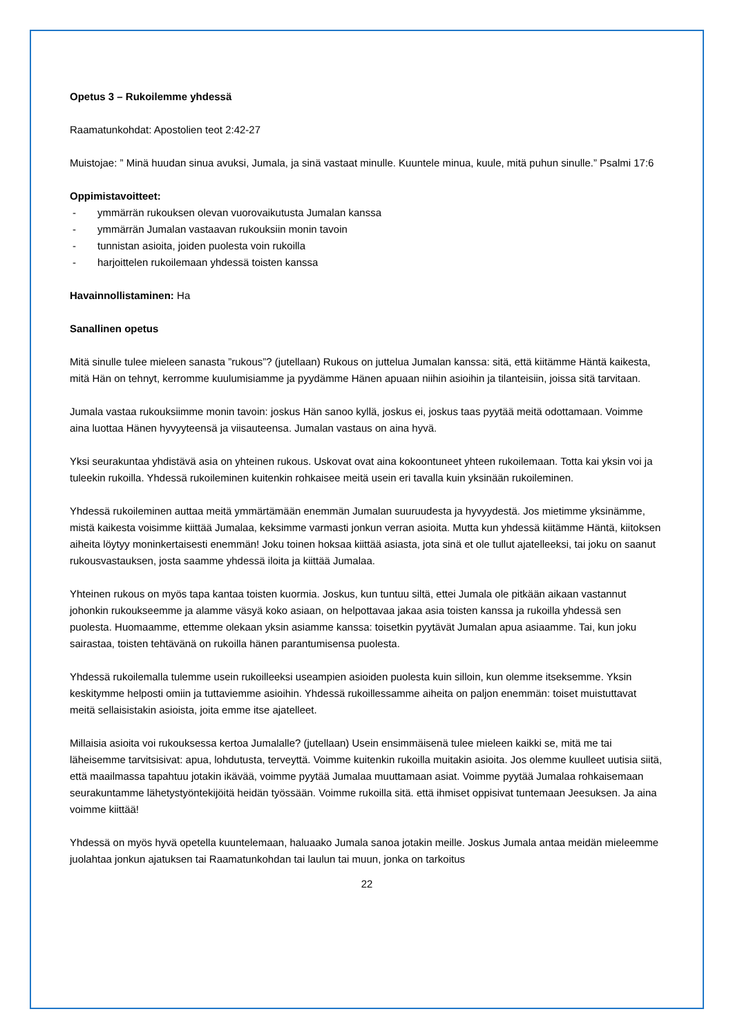Opetus 3 – Rukoilemme yhdessä
Raamatunkohdat: Apostolien teot 2:42-27
Muistojae: ” Minä huudan sinua avuksi, Jumala, ja sinä vastaat minulle. Kuuntele minua, kuule, mitä puhun sinulle.” Psalmi 17:6
Oppimistavoitteet:
- ymmärrän rukouksen olevan vuorovaikutusta Jumalan kanssa
- ymmärrän Jumalan vastaavan rukouksiin monin tavoin
- tunnistan asioita, joiden puolesta voin rukoilla
- harjoittelen rukoilemaan yhdessä toisten kanssa
Havainnollistaminen: Ha
Sanallinen opetus
Mitä sinulle tulee mieleen sanasta ”rukous”? (jutellaan) Rukous on juttelua Jumalan kanssa: sitä, että kiitämme Häntä kaikesta, mitä Hän on tehnyt, kerromme kuulumisiamme ja pyydämme Hänen apuaan niihin asioihin ja tilanteisiin, joissa sitä tarvitaan.
Jumala vastaa rukouksiimme monin tavoin: joskus Hän sanoo kyllä, joskus ei, joskus taas pyytää meitä odottamaan. Voimme aina luottaa Hänen hyvyyteensä ja viisauteensa. Jumalan vastaus on aina hyvä.
Yksi seurakuntaa yhdistävä asia on yhteinen rukous. Uskovat ovat aina kokoontuneet yhteen rukoilemaan. Totta kai yksin voi ja tuleekin rukoilla. Yhdessä rukoileminen kuitenkin rohkaisee meitä usein eri tavalla kuin yksinään rukoileminen.
Yhdessä rukoileminen auttaa meitä ymmärtämään enemmän Jumalan suuruudesta ja hyvyydestä. Jos mietimme yksinämme, mistä kaikesta voisimme kiittää Jumalaa, keksimme varmasti jonkun verran asioita. Mutta kun yhdessä kiitämme Häntä, kiitoksen aiheita löytyy moninkertaisesti enemmän! Joku toinen hoksaa kiittää asiasta, jota sinä et ole tullut ajatelleeksi, tai joku on saanut rukousvastauksen, josta saamme yhdessä iloita ja kiittää Jumalaa.
Yhteinen rukous on myös tapa kantaa toisten kuormia. Joskus, kun tuntuu siltä, ettei Jumala ole pitkään aikaan vastannut johonkin rukoukseemme ja alamme väsyä koko asiaan, on helpottavaa jakaa asia toisten kanssa ja rukoilla yhdessä sen puolesta. Huomaamme, ettemme olekaan yksin asiamme kanssa: toisetkin pyytävät Jumalan apua asiaamme. Tai, kun joku sairastaa, toisten tehtävänä on rukoilla hänen parantumisensa puolesta.
Yhdessä rukoilemalla tulemme usein rukoilleeksi useampien asioiden puolesta kuin silloin, kun olemme itseksemme. Yksin keskitymme helposti omiin ja tuttaviemme asioihin. Yhdessä rukoillessamme aiheita on paljon enemmän: toiset muistuttavat meitä sellaisistakin asioista, joita emme itse ajatelleet.
Millaisia asioita voi rukouksessa kertoa Jumalalle? (jutellaan) Usein ensimmäisenä tulee mieleen kaikki se, mitä me tai läheisemme tarvitsisivat: apua, lohdutusta, terveyttä. Voimme kuitenkin rukoilla muitakin asioita. Jos olemme kuulleet uutisia siitä, että maailmassa tapahtuu jotakin ikävää, voimme pyytää Jumalaa muuttamaan asiat. Voimme pyytää Jumalaa rohkaisemaan seurakuntamme lähetystyöntekijöitä heidän työssään. Voimme rukoilla sitä. että ihmiset oppisivat tuntemaan Jeesuksen. Ja aina voimme kiittää!
Yhdessä on myös hyvä opetella kuuntelemaan, haluaako Jumala sanoa jotakin meille. Joskus Jumala antaa meidän mieleemme juolahtaa jonkun ajatuksen tai Raamatunkohdan tai laulun tai muun, jonka on tarkoitus
22